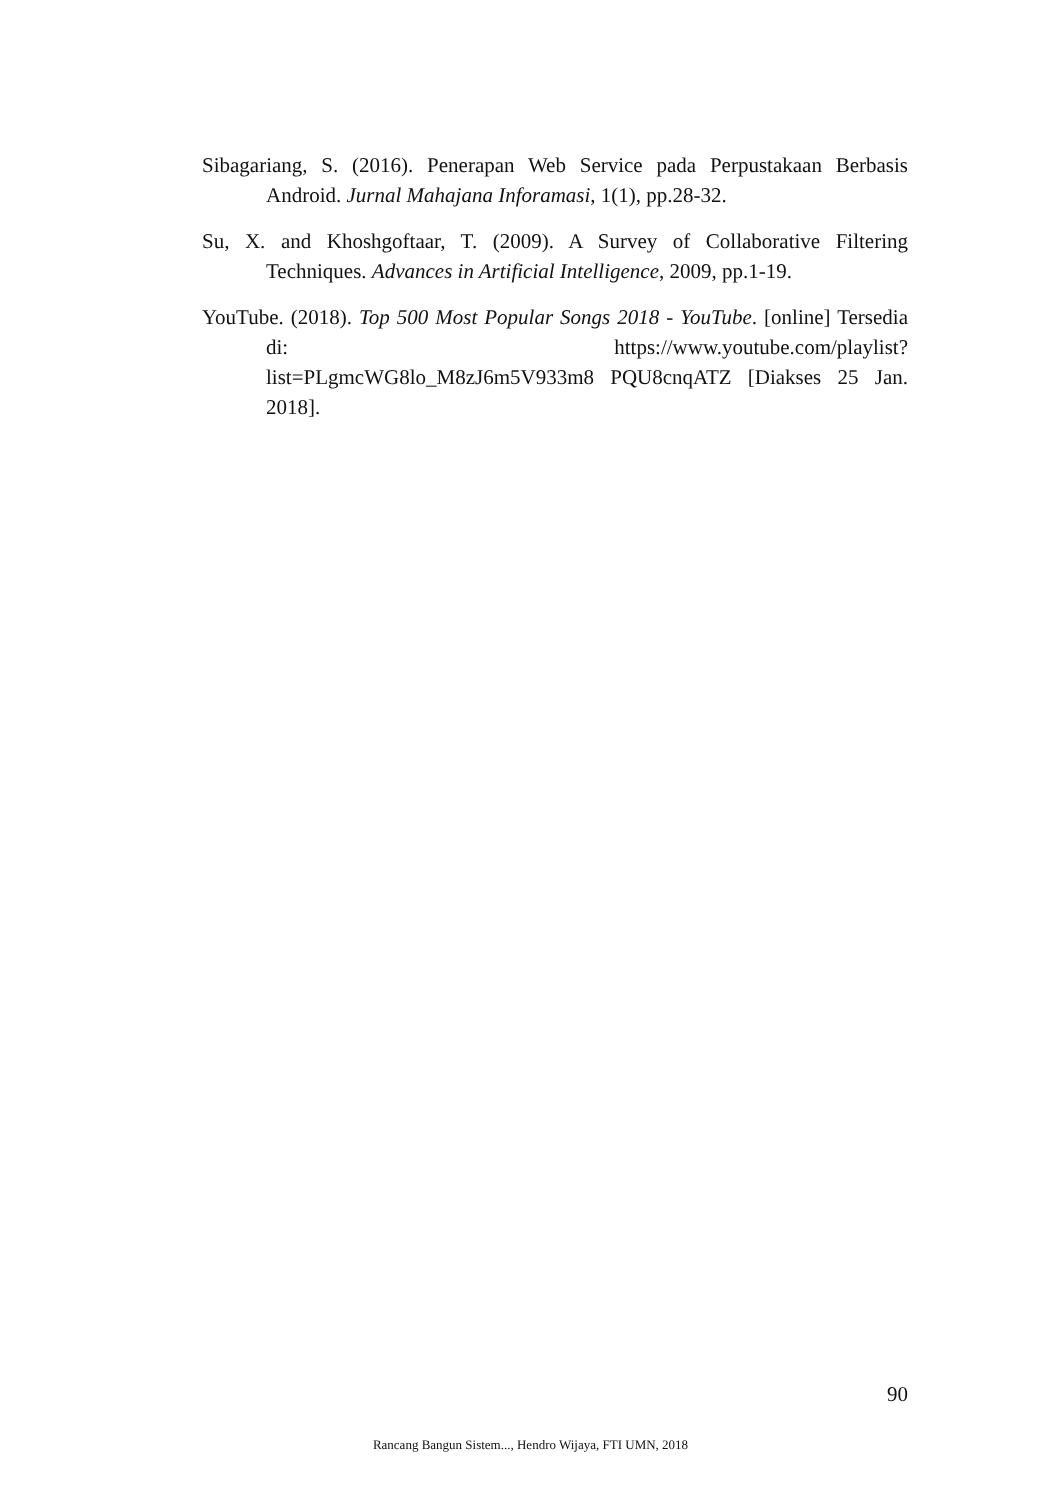Sibagariang, S. (2016). Penerapan Web Service pada Perpustakaan Berbasis Android. Jurnal Mahajana Inforamasi, 1(1), pp.28-32.
Su, X. and Khoshgoftaar, T. (2009). A Survey of Collaborative Filtering Techniques. Advances in Artificial Intelligence, 2009, pp.1-19.
YouTube. (2018). Top 500 Most Popular Songs 2018 - YouTube. [online] Tersedia di: https://www.youtube.com/playlist?list=PLgmcWG8lo_M8zJ6m5V933m8 PQU8cnqATZ [Diakses 25 Jan. 2018].
90
Rancang Bangun Sistem..., Hendro Wijaya, FTI UMN, 2018